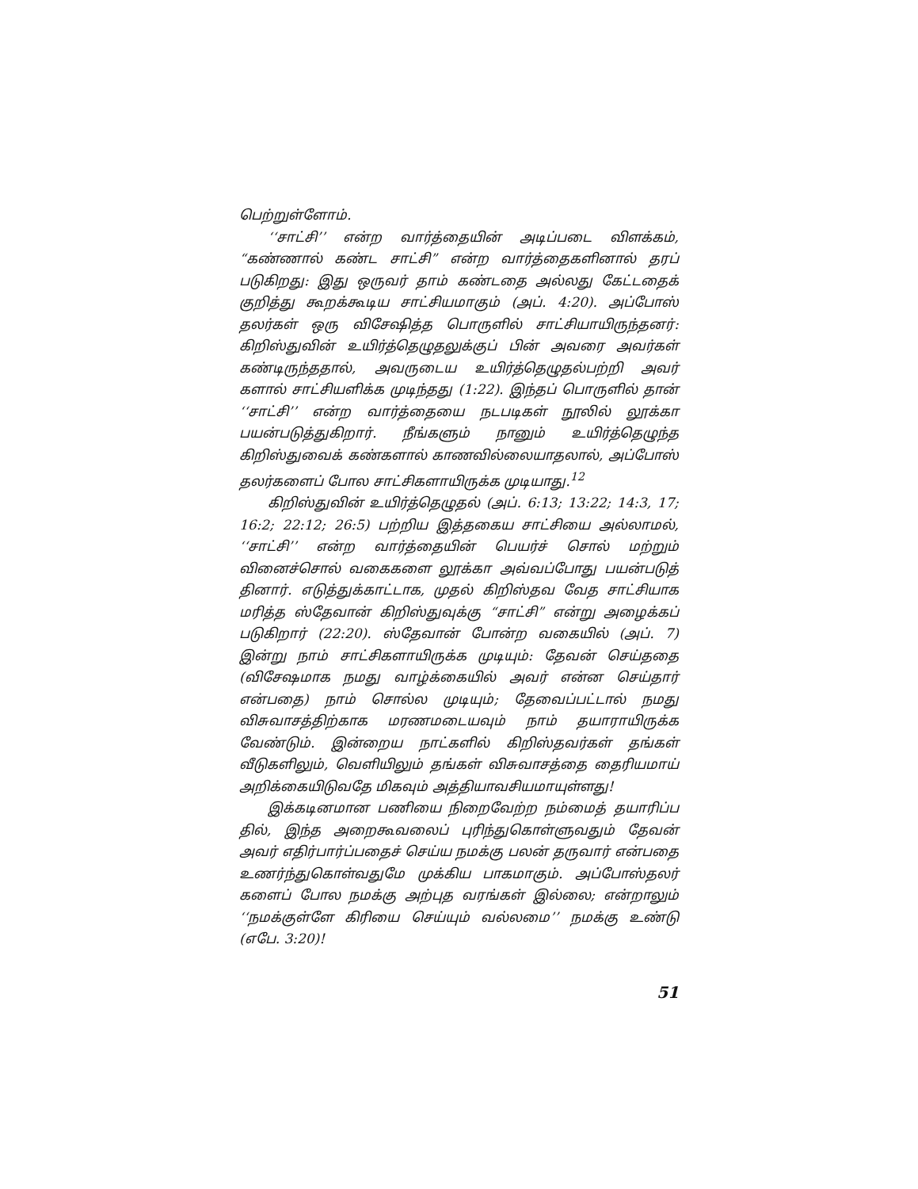பெற்றுள்ளோம்.
‘‘சாட்சி’’ என்ற வார்த்தையின் அடிப்படை விளக்கம், “கண்ணால் கண்ட சாட்சி” என்ற வார்த்தைகளினால் தரப் படுகிறது: இது ஒருவர் தாம் கண்டதை அல்லது கேட்டதைக் குறித்து கூறக்கூடிய சாட்சியமாகும் (அப். 4:20). அப்போஸ் தலர்கள் ஒரு விசேஷித்த பொருளில் சாட்சியாயிருந்தனர்: கிறிஸ்துவின் உயிர்த்தெழுதலுக்குப் பின் அவரை அவர்கள் கண்டிருந்ததால், அவருடைய உயிர்த்தெழுதல்பற்றி அவர் களால் சாட்சியளிக்க முடிந்தது (1:22). இந்தப் பொருளில் தான் ‘‘சாட்சி’’ என்ற வார்த்தையை நடபடிகள் நூலில் லூக்கா பயன்படுத்துகிறார். நீங்களும் நானும் உயிர்த்தெழுந்த கிறிஸ்துவைக் கண்களால் காணவில்லையாதலால், அப்போஸ் தலர்களைப் போல சாட்சிகளாயிருக்க முடியாது.<sup>12</sup>
கிறிஸ்துவின் உயிர்த்தெழுதல் (அப். 6:13; 13:22; 14:3, 17; 16:2; 22:12; 26:5) பற்றிய இத்தகைய சாட்சியை அல்லாமல், ‘‘சாட்சி’’ என்ற வார்த்தையின் பெயர்ச் சொல் மற்றும் வினைச்சொல் வகைகளை லூக்கா அவ்வப்போது பயன்படுத் தினார். எடுத்துக்காட்டாக, முதல் கிறிஸ்தவ வேத சாட்சியாக மரித்த ஸ்தேவான் கிறிஸ்துவுக்கு “சாட்சி” என்று அழைக்கப் படுகிறார் (22:20). ஸ்தேவான் போன்ற வகையில் (அப். 7) இன்று நாம் சாட்சிகளாயிருக்க முடியும்: தேவன் செய்ததை (விசேஷமாக நமது வாழ்க்கையில் அவர் என்ன செய்தார் என்பதை) நாம் சொல்ல முடியும்; தேவைப்பட்டால் நமது விசுவாசத்திற்காக மரணமடையவும் நாம் தயாராயிருக்க வேண்டும். இன்றைய நாட்களில் கிறிஸ்தவர்கள் தங்கள் வீடுகளிலும், வெளியிலும் தங்கள் விசுவாசத்தை தைரியமாய் அறிக்கையிடுவதே மிகவும் அத்தியாவசியமாயுள்ளது!
இக்கடினமான பணியை நிறைவேற்ற நம்மைத் தயாரிப்ப தில், இந்த அறைகூவலைப் புரிந்துகொள்ளுவதும் தேவன் அவர் எதிர்பார்ப்பதைச் செய்ய நமக்கு பலன் தருவார் என்பதை உணர்ந்துகொள்வதுமே முக்கிய பாகமாகும். அப்போஸ்தலர் களைப் போல நமக்கு அற்புத வரங்கள் இல்லை; என்றாலும் ‘‘நமக்குள்ளே கிரியை செய்யும் வல்லமை’’ நமக்கு உண்டு (எபே. 3:20)!
51